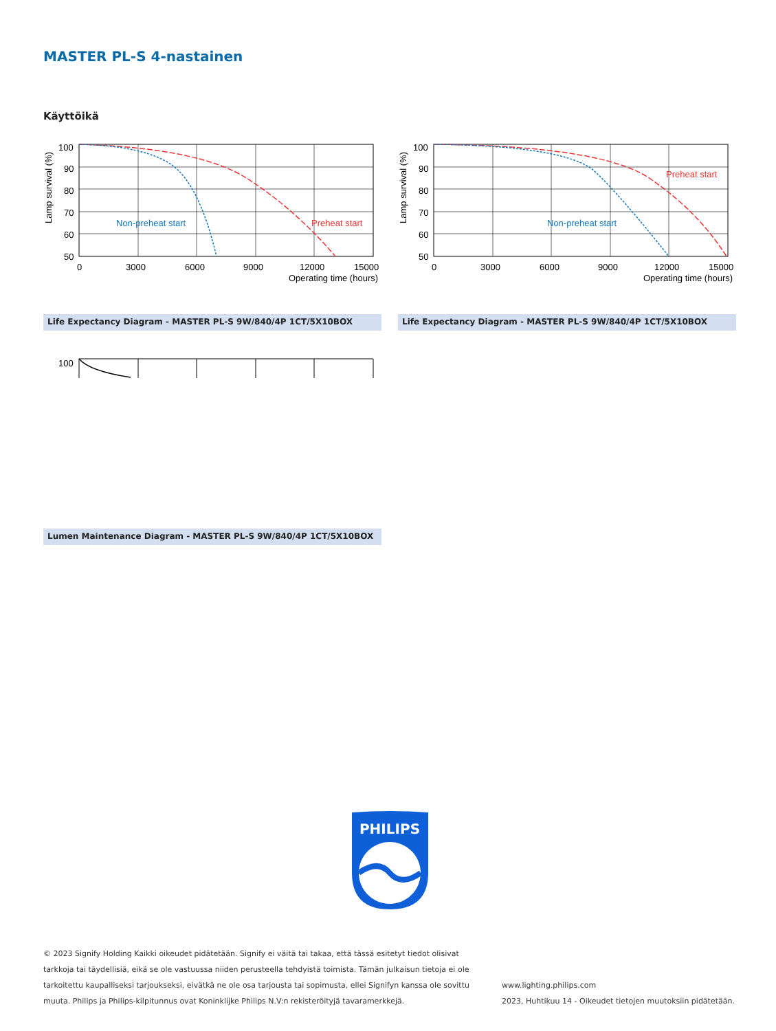MASTER PL-S 4-nastainen
Käyttöikä
100
90
80
70
60
50
0
3000
6000
9000
12000
15000
Operating time (hours)
Non-preheat start
Preheat start
Lamp survival (%)
100
90
80
70
60
50
0
3000
6000
9000
12000
15000
Operating time (hours)
Non-preheat start
Preheat start
Lamp survival (%)
Life Expectancy Diagram - MASTER PL-S 9W/840/4P 1CT/5X10BOX Life Expectancy Diagram - MASTER PL-S 9W/840/4P 1CT/5X10BOX
100
Lumen Maintenance Diagram - MASTER PL-S 9W/840/4P 1CT/5X10BOX
PHILIPS
© 2023 Signify Holding Kaikki oikeudet pidätetään. Signify ei väitä tai takaa, että tässä esitetyt tiedot olisivat tarkkoja tai täydellisiä, eikä se ole vastuussa niiden perusteella tehdyistä toimista. Tämän julkaisun tietoja ei ole tarkoitettu kaupalliseksi tarjoukseksi, eivätkä ne ole osa tarjousta tai sopimusta, ellei Signifyn kanssa ole sovittu muuta. Philips ja Philips-kilpitunnus ovat Koninklijke Philips N.V:n rekisteröityjä tavaramerkkejä.
www.lighting.philips.com
2023, Huhtikuu 14 - Oikeudet tietojen muutoksiin pidätetään.